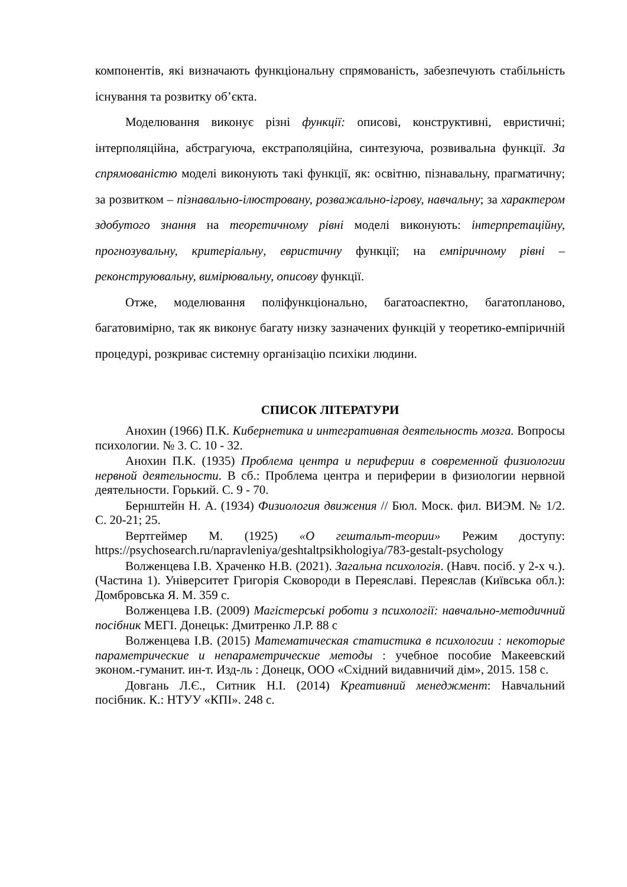компонентів, які визначають функціональну спрямованість, забезпечують стабільність існування та розвитку об’єкта.
Моделювання виконує різні функції: описові, конструктивні, евристичні; інтерполяційна, абстрагуюча, екстраполяційна, синтезуюча, розвивальна функції. За спрямованістю моделі виконують такі функції, як: освітню, пізнавальну, прагматичну; за розвитком – пізнавально-ілюстровану, розважально-ігрову, навчальну; за характером здобутого знання на теоретичному рівні моделі виконують: інтерпретаційну, прогнозувальну, критеріальну, евристичну функції; на емпіричному рівні – реконструювальну, вимірювальну, описову функції.
Отже, моделювання поліфункціонально, багатоаспектно, багатопланово, багатовимірно, так як виконує багату низку зазначених функцій у теоретико-емпіричній процедурі, розкриває системну організацію психіки людини.
СПИСОК ЛІТЕРАТУРИ
Анохин (1966) П.К. Кибернетика и интегративная деятельность мозга. Вопросы психологии. № 3. С. 10 - 32.
Анохин П.К. (1935) Проблема центра и периферии в современной физиологии нервной деятельности. В сб.: Проблема центра и периферии в физиологии нервной деятельности. Горький. С. 9 - 70.
Бернштейн Н. А. (1934) Физиология движения // Бюл. Моск. фил. ВИЭМ. № 1/2. С. 20-21; 25.
Вертгеймер М. (1925) «О гештальт-теории» Режим доступу: https://psychosearch.ru/napravleniya/geshtaltpsikhologiya/783-gestalt-psychology
Волженцева І.В. Храченко Н.В. (2021). Загальна психологія. (Навч. посіб. у 2-х ч.). (Частина 1). Університет Григорія Сковороди в Переяславі. Переяслав (Київська обл.): Домбровська Я. М. 359 с.
Волженцева І.В. (2009) Магістерські роботи з психології: навчально-методичний посібник МЕГІ. Донецьк: Дмитренко Л.Р. 88 с
Волженцева І.В. (2015) Математическая статистика в психологии : некоторые параметрические и непараметрические методы : учебное пособие Макеевский эконом.-гуманит. ин-т. Изд-ль : Донецк, ООО «Східний видавничий дім», 2015. 158 с.
Довгань Л.Є., Ситник Н.І. (2014) Креативний менеджмент: Навчальний посібник. К.: НТУУ «КПІ». 248 с.